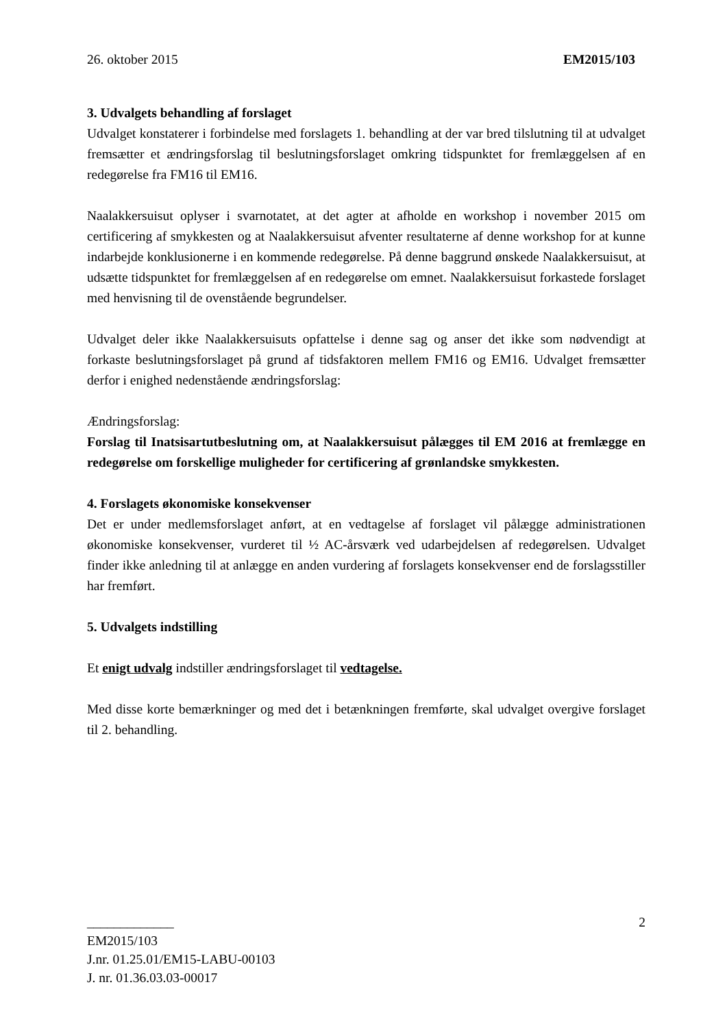26. oktober 2015 EM2015/103
3. Udvalgets behandling af forslaget
Udvalget konstaterer i forbindelse med forslagets 1. behandling at der var bred tilslutning til at udvalget fremsætter et ændringsforslag til beslutningsforslaget omkring tidspunktet for fremlæggelsen af en redegørelse fra FM16 til EM16.
Naalakkersuisut oplyser i svarnotatet, at det agter at afholde en workshop i november 2015 om certificering af smykkesten og at Naalakkersuisut afventer resultaterne af denne workshop for at kunne indarbejde konklusionerne i en kommende redegørelse. På denne baggrund ønskede Naalakkersuisut, at udsætte tidspunktet for fremlæggelsen af en redegørelse om emnet. Naalakkersuisut forkastede forslaget med henvisning til de ovenstående begrundelser.
Udvalget deler ikke Naalakkersuisuts opfattelse i denne sag og anser det ikke som nødvendigt at forkaste beslutningsforslaget på grund af tidsfaktoren mellem FM16 og EM16. Udvalget fremsætter derfor i enighed nedenstående ændringsforslag:
Ændringsforslag:
Forslag til Inatsisartutbeslutning om, at Naalakkersuisut pålægges til EM 2016 at fremlægge en redegørelse om forskellige muligheder for certificering af grønlandske smykkesten.
4. Forslagets økonomiske konsekvenser
Det er under medlemsforslaget anført, at en vedtagelse af forslaget vil pålægge administrationen økonomiske konsekvenser, vurderet til ½ AC-årsværk ved udarbejdelsen af redegørelsen. Udvalget finder ikke anledning til at anlægge en anden vurdering af forslagets konsekvenser end de forslagsstiller har fremført.
5. Udvalgets indstilling
Et enigt udvalg indstiller ændringsforslaget til vedtagelse.
Med disse korte bemærkninger og med det i betænkningen fremførte, skal udvalget overgive forslaget til 2. behandling.
_____________ 2
EM2015/103
J.nr. 01.25.01/EM15-LABU-00103
J. nr. 01.36.03.03-00017